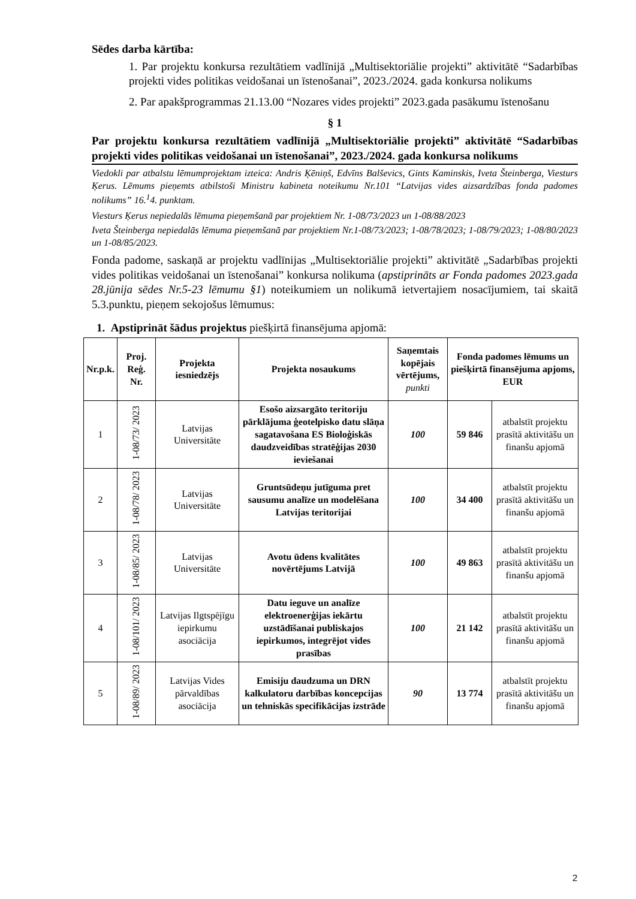Sēdes darba kārtība:
1. Par projektu konkursa rezultātiem vadlīnijā „Multisektoriālie projekti” aktivitātē “Sadarbības projekti vides politikas veidošanai un īstenošanai”, 2023./2024. gada konkursa nolikums
2. Par apakšprogrammas 21.13.00 “Nozares vides projekti” 2023.gada pasākumu īstenošanu
§ 1
Par projektu konkursa rezultātiem vadlīnijā „Multisektoriālie projekti” aktivitātē “Sadarbības projekti vides politikas veidošanai un īstenošanai”, 2023./2024. gada konkursa nolikums
Viedokli par atbalstu lēmumprojektam izteica: Andris Ķēniņš, Edvīns Balševics, Gints Kaminskis, Iveta Šteinberga, Viesturs Ķerus. Lēmums pieņemts atbilstoši Ministru kabineta noteikumu Nr.101 “Latvijas vides aizsardzības fonda padomes nolikums” 16.<sup>1</sup>4. punktam.
Viesturs Ķerus nepiedalās lēmuma pieņemšanā par projektiem Nr. 1-08/73/2023 un 1-08/88/2023
Iveta Šteinberga nepiedalās lēmuma pieņemšanā par projektiem Nr.1-08/73/2023; 1-08/78/2023; 1-08/79/2023; 1-08/80/2023 un 1-08/85/2023.
Fonda padome, saskaņā ar projektu vadlīnijas „Multisektoriālie projekti” aktivitātē „Sadarbības projekti vides politikas veidošanai un īstenošanai” konkursa nolikuma (apstiprināts ar Fonda padomes 2023.gada 28.jūnija sēdes Nr.5-23 lēmumu §1) noteikumiem un nolikumā ietvertajiem nosacījumiem, tai skaitā 5.3.punktu, pieņem sekojošus lēmumus:
1. Apstiprināt šādus projektus piešķirtā finansējuma apjomā:
| Nr.p.k. | Proj. Reģ. Nr. | Projekta iesniedzējs | Projekta nosaukums | Saņemtais kopējais vērtējums, punkti | Fonda padomes lēmums un piešķirtā finansējuma apjoms, EUR | |
| --- | --- | --- | --- | --- | --- | --- |
| 1 | 1-08/73/ 2023 | Latvijas Universitāte | Esošo aizsargāto teritoriju pārklājuma ģeotelpisko datu slāņa sagatavošana ES Bioloģiskās daudzveidības stratēģijas 2030 ieviešanai | 100 | 59 846 | atbalstīt projektu prasītā aktivitāšu un finanšu apjomā |
| 2 | 1-08/78/ 2023 | Latvijas Universitāte | Gruntsūdeņu jutīguma pret sausumu analīze un modelēšana Latvijas teritorijai | 100 | 34 400 | atbalstīt projektu prasītā aktivitāšu un finanšu apjomā |
| 3 | 1-08/85/ 2023 | Latvijas Universitāte | Avotu ūdens kvalitātes novērtējums Latvijā | 100 | 49 863 | atbalstīt projektu prasītā aktivitāšu un finanšu apjomā |
| 4 | 1-08/101/ 2023 | Latvijas Ilgtspējīgu iepirkumu asociācija | Datu ieguve un analīze elektroenerģijas iekārtu uzstādīšanai publiskajos iepirkumos, integrējot vides prasības | 100 | 21 142 | atbalstīt projektu prasītā aktivitāšu un finanšu apjomā |
| 5 | 1-08/89/ 2023 | Latvijas Vides pārvaldības asociācija | Emisiju daudzuma un DRN kalkulatoru darbības koncepcijas un tehniskās specifikācijas izstrāde | 90 | 13 774 | atbalstīt projektu prasītā aktivitāšu un finanšu apjomā |
2